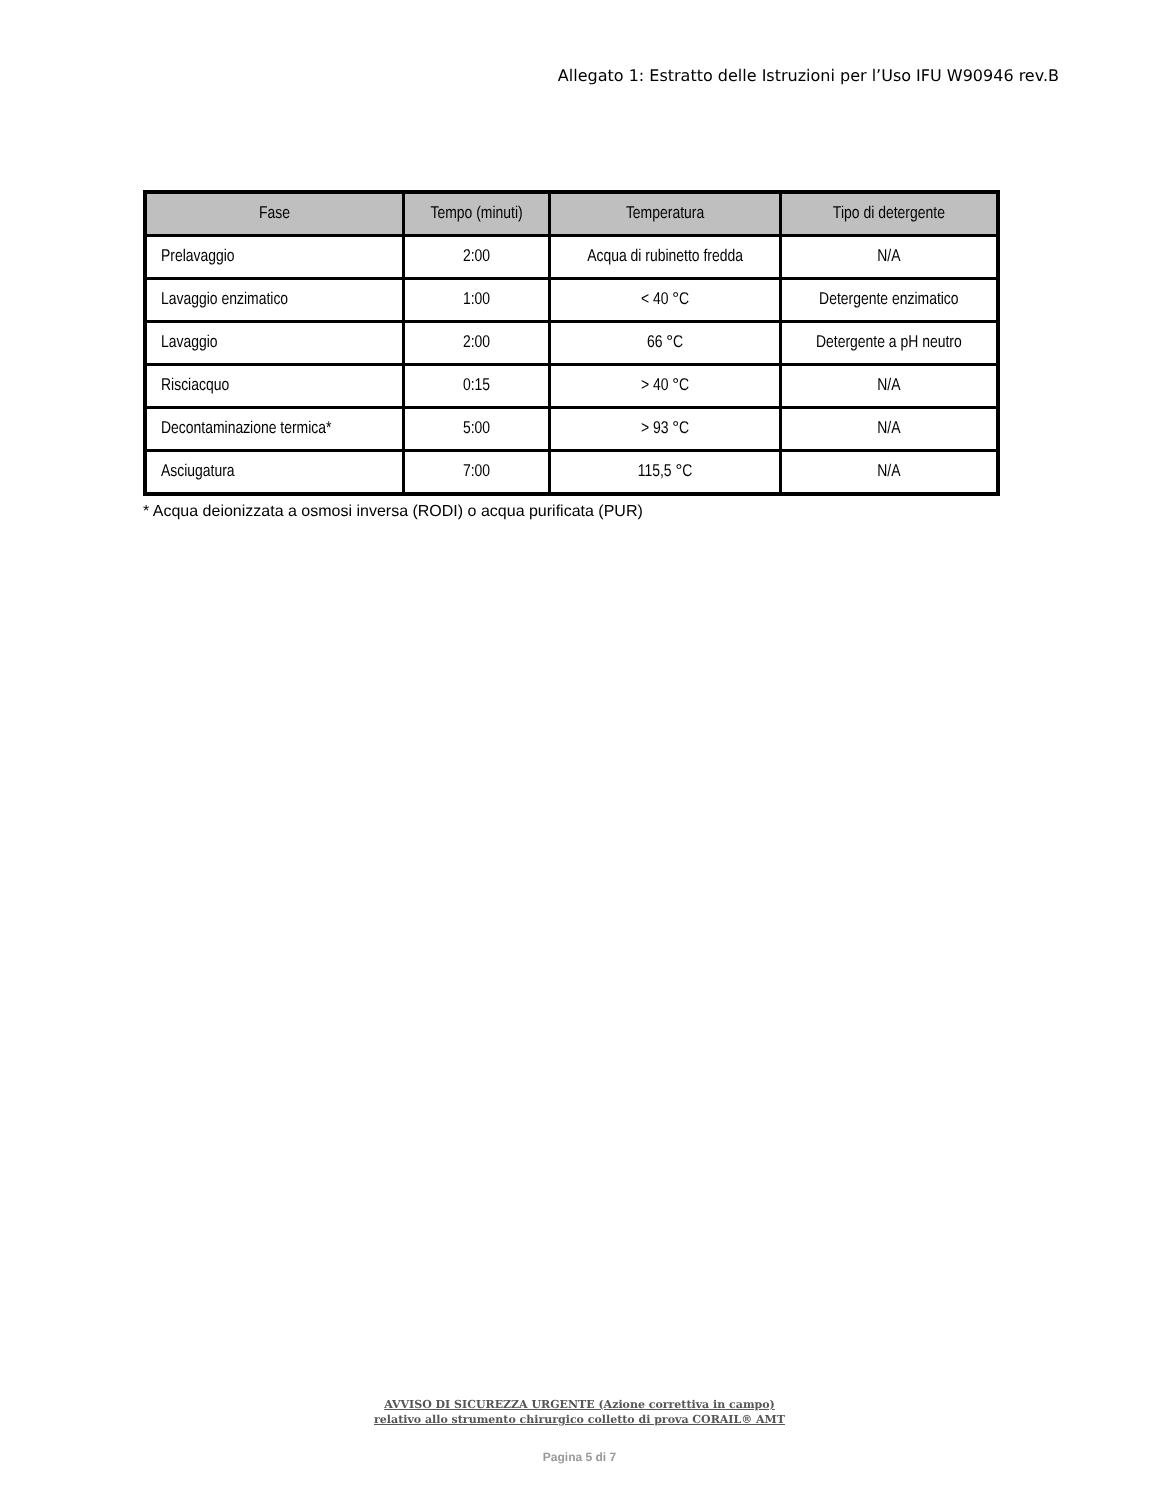Allegato 1: Estratto delle Istruzioni per l’Uso IFU W90946 rev.B
| Fase | Tempo (minuti) | Temperatura | Tipo di detergente |
| --- | --- | --- | --- |
| Prelavaggio | 2:00 | Acqua di rubinetto fredda | N/A |
| Lavaggio enzimatico | 1:00 | < 40 °C | Detergente enzimatico |
| Lavaggio | 2:00 | 66 °C | Detergente a pH neutro |
| Risciacquo | 0:15 | > 40 °C | N/A |
| Decontaminazione termica* | 5:00 | > 93 °C | N/A |
| Asciugatura | 7:00 | 115,5 °C | N/A |
* Acqua deionizzata a osmosi inversa (RODI) o acqua purificata (PUR)
AVVISO DI SICUREZZA URGENTE (Azione correttiva in campo)
relativo allo strumento chirurgico colletto di prova CORAIL® AMT
Pagina 5 di 7